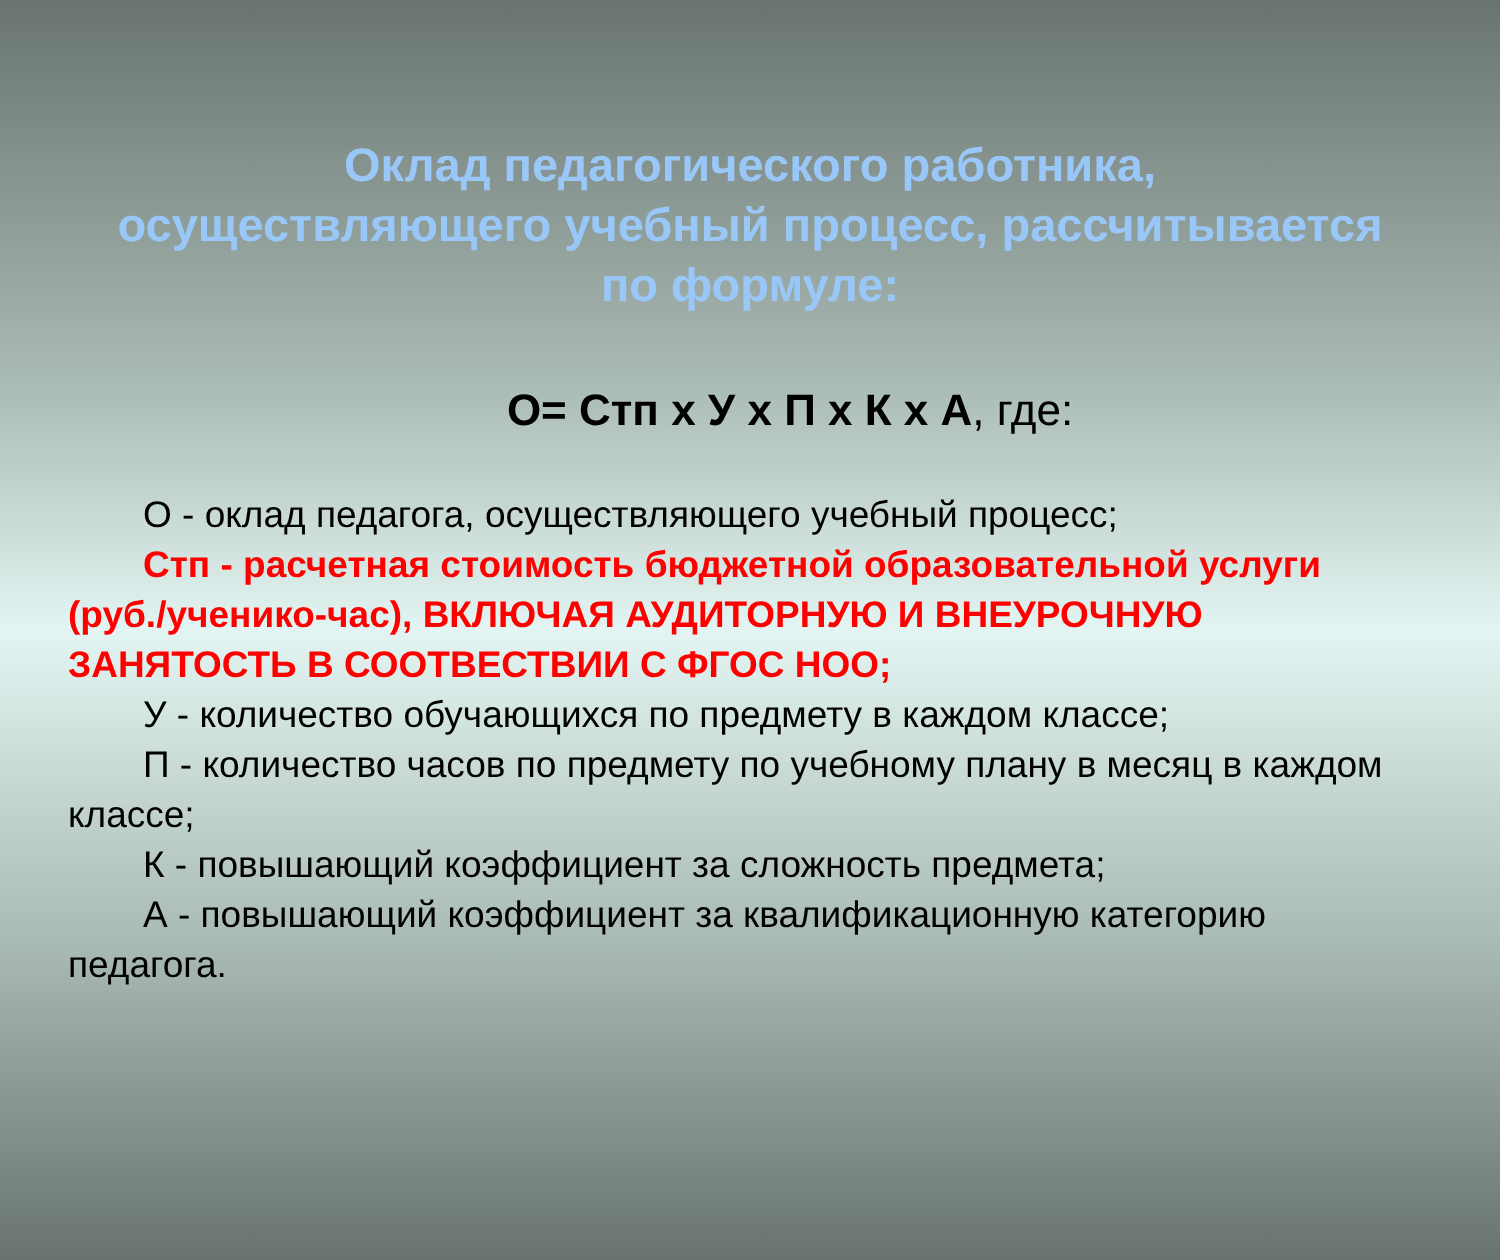Оклад педагогического работника,
осуществляющего учебный процесс, рассчитывается
по формуле:
О= Стп х У х П х К х А, где:
О - оклад педагога, осуществляющего учебный процесс;
Стп - расчетная стоимость бюджетной образовательной услуги (руб./ученико-час), ВКЛЮЧАЯ АУДИТОРНУЮ И ВНЕУРОЧНУЮ ЗАНЯТОСТЬ В СООТВЕСТВИИ С ФГОС НОО;
У - количество обучающихся по предмету в каждом классе;
П - количество часов по предмету по учебному плану в месяц в каждом классе;
К - повышающий коэффициент за сложность предмета;
А - повышающий коэффициент за квалификационную категорию педагога.